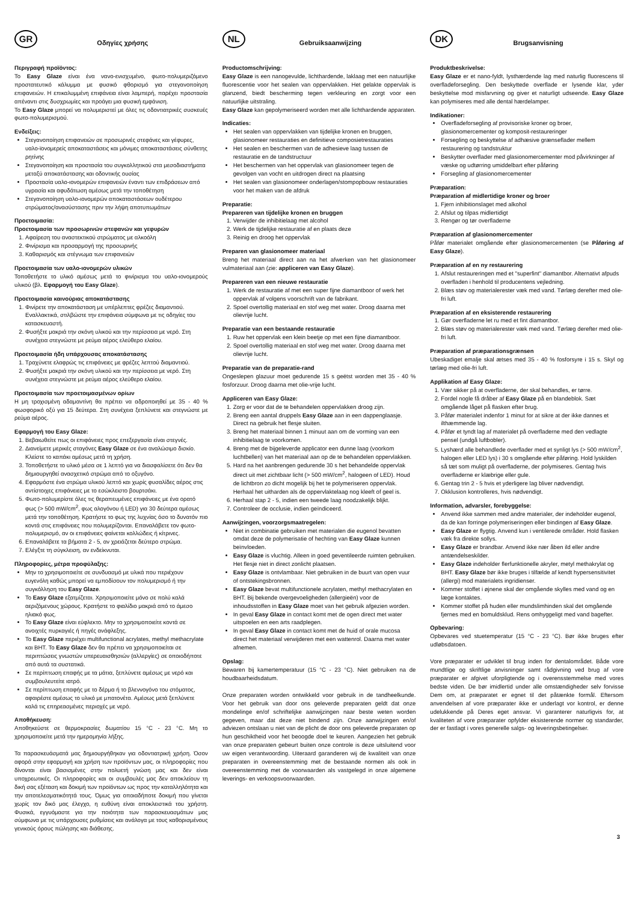GR
Οδηγίες χρήσης
Περιγραφή προϊόντος:
Το Easy Glaze είναι ένα νανο-ενισχυμένο, φωτο-πολυμεριζόμενο προστατευτικό κάλυμμα με φυσικό φθορισμό για στεγανοποίηση επιφανειών. Η επικαλυμμένη επιφάνεια είναι λαμπερή, παρέχει προστασία απέναντι στις δυσχρωμίες και προάγει μια φυσική εμφάνιση.
Το Easy Glaze μπορεί να πολυμεριστεί με όλες τις οδοντιατρικές συσκευές φωτο-πολυμερισμού.
Ενδείξεις:
Στεγανοποίηση επιφανειών σε προσωρινές στεφάνες και γέφυρες, υαλο-ϊονομερείς αποκαταστάσεις και μόνιμες αποκαταστάσεις σύνθετης ρητίνης
Στεγανοποίηση και προστασία του συγκολλητικού στα μεσοδιαστήματα μεταξύ αποκατάστασης και οδοντικής ουσίας
Προστασία υαλο-ιονομερών επιφανειών έναντι των επιδράσεων από υγρασία και αφυδάτωση αμέσως μετά την τοποθέτηση
Στεγανοποίηση υαλο-ιονομερών αποκαταστάσεων ουδέτερου στρώματος/ανασύστασης πριν την λήψη αποτυπωμάτων
Προετοιμασία:
Προετοιμασία των προσωρινών στεφανών και γεφυρών
1. Αφαίρεση του αναστεκτικού στρώματος με αλκοόλη
2. Φινίρισμα και προσαρμογή της προσωρινής
3. Καθαρισμός και στέγνωμα των επιφανειών
Προετοιμασία των υαλο-ιονομερών υλικών
Τοποθετήστε το υλικό αμέσως μετά το φινίρισμα του υαλο-ιονομερούς υλικού (βλ. Εφαρμογή του Easy Glaze).
Προετοιμασία καινούριας αποκατάστασης
1. Φινίρετε την αποκατάσταση με υπέρλεπτες φρέζες διαμαντιού. Εναλλακτικά, στιλβώστε την επιφάνεια σύμφωνα με τις οδηγίες του κατασκευαστή.
2. Φυσήξτε μακριά την σκόνη υλικού και την περίσσεια με νερό. Στη συνέχεια στεγνώστε με ρεύμα αέρος ελεύθερο ελαίου.
Προετοιμασία ήδη υπάρχουσας αποκατάστασης
1. Τραχύνετε ελαφρώς τις επιφάνειες με φρέζες λεπτού διαμαντιού.
2. Φυσήξτε μακριά την σκόνη υλικού και την περίσσεια με νερό. Στη συνέχεια στεγνώστε με ρεύμα αέρος ελεύθερο ελαίου.
Προετοιμασία των προετοιμασμένων ορίων
Η μη τροχισμένη αδαμαντίνη θα πρέπει να αδροποιηθεί με 35 - 40 % φωσφορικό οξύ για 15 δεύτερα. Στη συνέχεια ξεπλύνετε και στεγνώστε με ρεύμα αέρος.
Εφαρμογή του Easy Glaze:
1. Βεβαιωθείτε πως οι επιφάνειες προς επεξεργασία είναι στεγνές.
2. Διανείμετε μερικές σταγόνες Easy Glaze σε ένα αναλώσιμο δισκίο. Κλείστε το καπάκι αμέσως μετά τη χρήση.
3. Τοποθετήστε το υλικό μέσα σε 1 λεπτό για να διασφαλίσετε ότι δεν θα δημιουργηθεί ανασχετικό στρώμα από το οξυγόνο.
4. Εφαρμόστε ένα στρώμα υλικού λεπτό και χωρίς φυσαλίδες αέρος στις αντίστοιχες επιφάνειες με το εσώκλειστο βουρτσάκι.
5. Φωτο-πολυμερίστε όλες τις θεραπευμένες επιφάνειες με ένα ορατό φως (> 500 mW/cm<sup>2</sup>, φως αλογόνου ή LED) για 30 δεύτερα αμέσως μετά την τοποθέτηση. Κρατήστε το φως της λυχνίας όσο το δυνατόν πιο κοντά στις επιφάνειες που πολυμερίζονται. Επαναλάβετε τον φωτο-πολυμερισμό, αν οι επιφάνειες φαίνεται κολλώδεις ή κίτρινες.
6. Επαναλάβετε τα βήματα 2 - 5, αν χρειάζεται δεύτερο στρώμα.
7. Ελέγξτε τη σύγκλειση, αν ενδείκνυται.
Πληροφορίες, μέτρα προφύλαξης:
Μην το χρησιμοποιείτε σε συνδυασμό με υλικά που περιέχουν ευγενόλη καθώς μπορεί να εμποδίσουν τον πολυμερισμό ή την συγκόλληση του Easy Glaze.
Το Easy Glaze εξατμίζεται. Χρησιμοποιείτε μόνο σε πολύ καλά αεριζόμενους χώρους. Κρατήστε το φιαλίδιο μακριά από το άμεσο ηλιακό φως.
Το Easy Glaze είναι εύφλεκτο. Μην το χρησιμοποιείτε κοντά σε ανοιχτές πυρκαγιές ή πηγές ανάφλεξης.
Το Easy Glaze περιέχει multifunctional acrylates, methyl methacrylate και BHT. Το Easy Glaze δεν θα πρέπει να χρησιμοποιείται σε περιπτώσεις γνωστών υπερευαισθησιών (αλλεργίες) σε οποιοδήποτε από αυτά τα συστατικά.
Σε περίπτωση επαφής με τα μάτια, ξεπλύνετε αμέσως με νερό και συμβουλευτείτε ιατρό.
Σε περίπτωση επαφής με το δέρμα ή το βλεννογόνο του στόματος, αφαιρέστε αμέσως το υλικό με μπατονέτα. Αμέσως μετά ξεπλύνετε καλά τις επηρεασμένες περιοχές με νερό.
Αποθήκευση:
Αποθηκεύστε σε θερμοκρασίες δωματίου 15 °C - 23 °C. Μη το χρησιμοποιείτε μετά την ημερομηνία λήξης.
Τα παρασκευάσματά μας δημιουργήθηκαν για οδοντιατρική χρήση. Όσον αφορά στην εφαρμογή και χρήση των προϊόντων μας, οι πληροφορίες που δίνονται είναι βασισμένες στην πολυετή γνώση μας και δεν είναι υποχρεωτικές. Οι πληροφορίες και οι συμβουλές μας δεν αποκλείουν τη δική σας εξέταση και δοκιμή των προϊόντων ως προς την καταλληλότητα και την αποτελεσματικότητά τους. Όμως για οποιαδήποτε δοκιμή που γίνεται χωρίς τον δικό μας έλεγχο, η ευθύνη είναι αποκλειστικά του χρήστη. Φυσικά, εγγυόμαστε για την ποιότητα των παρασκευασμάτων μας σύμφωνα με τις υπάρχουσες ρυθμίσεις και ανάλογα με τους καθορισμένους γενικούς όρους πώλησης και διάθεσης.
NL
Gebruiksaanwijzing
Productomschrijving:
Easy Glaze is een nanogevulde, lichthardende, laklaag met een natuurlijke fluorescentie voor het sealen van oppervlakken. Het gelakte oppervlak is glanzend, biedt bescherming tegen verkleuring en zorgt voor een natuurlijke uitstraling.
Easy Glaze kan gepolymeriseerd worden met alle lichthardende apparaten.
Indicaties:
Het sealen van oppervlakken van tijdelijke kronen en bruggen, glasionomeer restauraties en definitieve composietrestauraties
Het sealen en beschermen van de adhesieve laag tussen de restauratie en de tandstructuur
Het beschermen van het oppervlak van glasionomeer tegen de gevolgen van vocht en uitdrogen direct na plaatsing
Het sealen van glasionomeer onderlagen/stompopbouw restauraties voor het maken van de afdruk
Preparatie:
Prepareren van tijdelijke kronen en bruggen
1. Verwijder de inhibitielaag met alcohol
2. Werk de tijdelijke restauratie af en plaats deze
3. Reinig en droog het oppervlak
Preparen van glasionomeer materiaal
Breng het materiaal direct aan na het afwerken van het glasionomeer vulmateriaal aan (zie: appliceren van Easy Glaze).
Prepareren van een nieuwe restauratie
1. Werk de restauratie af met een super fijne diamantboor of werk het oppervlak af volgens voorschrift van de fabrikant.
2. Spoel overtollig materiaal en stof weg met water. Droog daarna met olievrije lucht.
Preparatie van een bestaande restauratie
1. Ruw het oppervlak een klein beetje op met een fijne diamantboor.
2. Spoel overtollig materiaal en stof weg met water. Droog daarna met olievrije lucht.
Preparatie van de preparatie-rand
Ongeslepen glazuur moet gedurende 15 s geëtst worden met 35 - 40 % fosforzuur. Droog daarna met olie-vrije lucht.
Appliceren van Easy Glaze:
1. Zorg er voor dat de te behandelen oppervlakken droog zijn.
2. Breng een aantal druppels Easy Glaze aan in een dappenglaasje. Direct na gebruik het flesje sluiten.
3. Breng het materiaal binnen 1 minuut aan om de vorming van een inhibitielaag te voorkomen.
4. Breng met de bijgeleverde applicator een dunne laag (voorkom luchtbellen) van het materiaal aan op de te behandelen oppervlakken.
5. Hard na het aanbrengen gedurende 30 s het behandelde oppervlak direct uit met zichtbaar licht (> 500 mW/cm<sup>2</sup>, halogeen of LED). Houd de lichtbron zo dicht mogelijk bij het te polymeriseren oppervlak. Herhaal het uitharden als de oppervlaktelaag nog kleeft of geel is.
6. Herhaal stap 2 - 5, indien een tweede laag noodzakelijk blijkt.
7. Controleer de occlusie, indien geïndiceerd.
Aanwijzingen, voorzorgsmaatregelen:
Niet in combinatie gebruiken met materialen die eugenol bevatten omdat deze de polymerisatie of hechting van Easy Glaze kunnen beïnvloeden.
Easy Glaze is vluchtig. Alleen in goed geventileerde ruimten gebruiken. Het flesje niet in direct zonlicht plaatsen.
Easy Glaze is ontvlambaar. Niet gebruiken in de buurt van open vuur of ontstekingsbronnen.
Easy Glaze bevat multifunctionele acrylaten, methyl methacrylaten en BHT. Bij bekende overgevoeligheden (allergieën) voor de inhoudsstoffen in Easy Glaze moet van het gebruik afgezien worden.
In geval Easy Glaze in contact komt met de ogen direct met water uitspoelen en een arts raadplegen.
In geval Easy Glaze in contact komt met de huid of orale mucosa direct het materiaal verwijderen met een wattenrol. Daarna met water afnemen.
Opslag:
Bewaren bij kamertemperatuur (15 °C - 23 °C). Niet gebruiken na de houdbaarheidsdatum.
Onze preparaten worden ontwikkeld voor gebruik in de tandheelkunde. Voor het gebruik van door ons geleverde preparaten geldt dat onze mondelinge en/of schriftelijke aanwijzingen naar beste weten worden gegeven, maar dat deze niet bindend zijn. Onze aanwijzingen en/of adviezen ontslaan u niet van de plicht de door ons geleverde preparaten op hun geschiktheid voor het beoogde doel te keuren. Aangezien het gebruik van onze preparaten gebeurt buiten onze controle is deze uitsluitend voor uw eigen verantwoording. Uiteraard garanderen wij de kwaliteit van onze preparaten in overeenstemming met de bestaande normen als ook in overeenstemming met de voorwaarden als vastgelegd in onze algemene leverings- en verkoopsvoorwaarden.
DK
Brugsanvisning
Produktbeskrivelse:
Easy Glaze er et nano-fyldt, lysthærdende lag med naturlig fluorescens til overfladeforsegling. Den beskyttede overflade er lysende klar, yder beskyttelse mod misfarvning og giver et naturligt udseende. Easy Glaze kan polymiseres med alle dental hærdelamper.
Indikationer:
Overfladeforsegling af provisoriske kroner og broer, glasionomercementer og komposit-restaureringer
Forsegling og beskyttelse af adhæsive grænseflader mellem restaurering og tandstruktur
Beskytter overflader med glasionomercementer mod påvirkninger af væske og udtørring umiddelbart efter påføring
Forsegling af glasionomercementer
Præparation:
Præparation af midlertidige kroner og broer
1. Fjern inhibitionslaget med alkohol
2. Afslut og tilpas midlertidigt
3. Rengør og tør overfladerne
Præparation af glasionomercementer
Påfør materialet omgående efter glasionomercementen (se Påføring af Easy Glaze).
Præparation af en ny restaurering
1. Afslut restaureringen med et "superfint" diamantbor. Alternativt afpuds overfladen i henhold til producentens vejledning.
2. Blæs støv og materialerester væk med vand. Tørlæg derefter med olie-fri luft.
Præparation af en eksisterende restaurering
1. Gør overfladerne let ru med et fint diamantbor.
2. Blæs støv og materialerester væk med vand. Tørlæg derefter med olie-fri luft.
Præparation af præparationsgrænsen
Ubeskadiget emalje skal ætses med 35 - 40 % fosforsyre i 15 s. Skyl og tørlæg med olie-fri luft.
Applikation af Easy Glaze:
1. Vær sikker på at overfladerne, der skal behandles, er tørre.
2. Fordel nogle få dråber af Easy Glaze på en blandeblok. Sæt omgående låget på flasken efter brug.
3. Påfør materialet indenfor 1 minut for at sikre at der ikke dannes et ilthæmmende lag.
4. Påfør et tyndt lag af materialet på overfladerne med den vedlagte pensel (undgå luftbobler).
5. Lyshærd alle behandlede overflader med et synligt lys (> 500 mW/cm<sup>2</sup>, halogen eller LED lys) i 30 s omgående efter påføring. Hold lyskilden så tæt som muligt på overfladerne, der polymiseres. Gentag hvis overfladerne er klæbrige eller gule.
6. Gentag trin 2 - 5 hvis et yderligere lag bliver nødvendigt.
7. Okklusion kontrolleres, hvis nødvendigt.
Information, advarsler, forebyggelse:
Anvend ikke sammen med andre materialer, der indeholder eugenol, da de kan forringe polymeriseringen eller bindingen af Easy Glaze.
Easy Glaze er flygtig. Anvend kun i ventilerede områder. Hold flasken væk fra direkte sollys.
Easy Glaze er brandbar. Anvend ikke nær åben ild eller andre antændelseskilder.
Easy Glaze indeholder flerfunktionelle akryler, metyl methakrylat og BHT. Easy Glaze bør ikke bruges i tilfælde af kendt hypersensitivitet (allergi) mod materialets ingridienser.
Kommer stoffet i øjnene skal der omgående skylles med vand og en læge kontaktes.
Kommer stoffet på huden eller mundslimhinden skal det omgående fjernes med en bomuldsklud. Rens omhyggeligt med vand bagefter.
Opbevaring:
Opbevares ved stuetemperatur (15 °C - 23 °C). Bør ikke bruges efter udløbsdatoen.
Vore præparater er udviklet til brug inden for dentalområdet. Både vore mundtlige og skriftlige anvisninger samt rådgivning ved brug af vore præparater er afgivet uforpligtende og i overensstemmelse med vores bedste viden. De bør imidlertid under alle omstændigheder selv forvisse Dem om, at præparatet er egnet til det påtænkte formål. Eftersom anvendelsen af vore præparater ikke er underlagt vor kontrol, er denne udelukkende på Deres eget ansvar. Vi garanterer naturligvis for, at kvaliteten af vore præparater opfylder eksisterende normer og standarder, der er fastlagt i vores generelle salgs- og leveringsbetingelser.
3